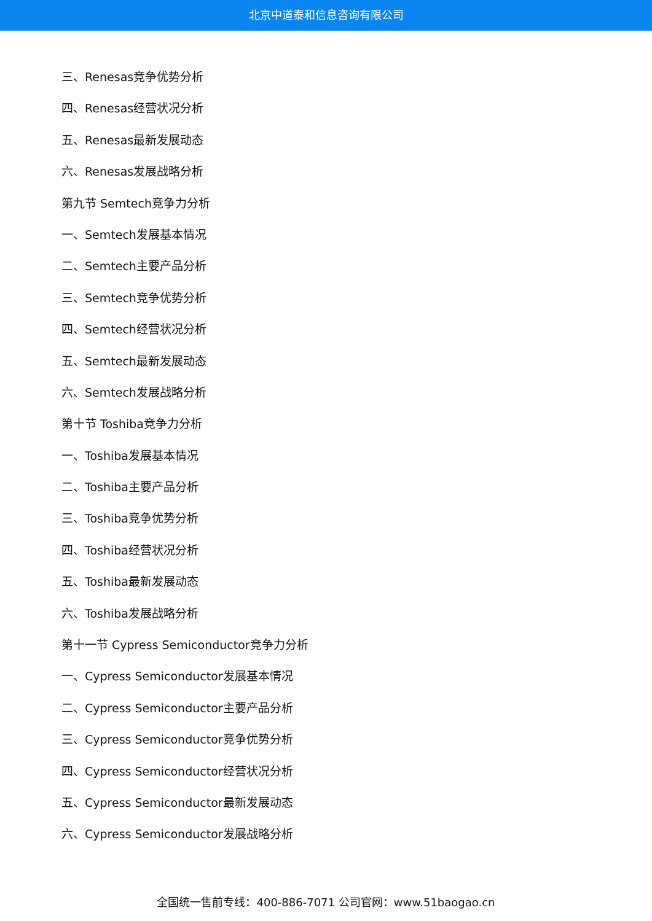北京中道泰和信息咨询有限公司
三、Renesas竞争优势分析
四、Renesas经营状况分析
五、Renesas最新发展动态
六、Renesas发展战略分析
第九节 Semtech竞争力分析
一、Semtech发展基本情况
二、Semtech主要产品分析
三、Semtech竞争优势分析
四、Semtech经营状况分析
五、Semtech最新发展动态
六、Semtech发展战略分析
第十节 Toshiba竞争力分析
一、Toshiba发展基本情况
二、Toshiba主要产品分析
三、Toshiba竞争优势分析
四、Toshiba经营状况分析
五、Toshiba最新发展动态
六、Toshiba发展战略分析
第十一节 Cypress Semiconductor竞争力分析
一、Cypress Semiconductor发展基本情况
二、Cypress Semiconductor主要产品分析
三、Cypress Semiconductor竞争优势分析
四、Cypress Semiconductor经营状况分析
五、Cypress Semiconductor最新发展动态
六、Cypress Semiconductor发展战略分析
全国统一售前专线：400-886-7071 公司官网：www.51baogao.cn